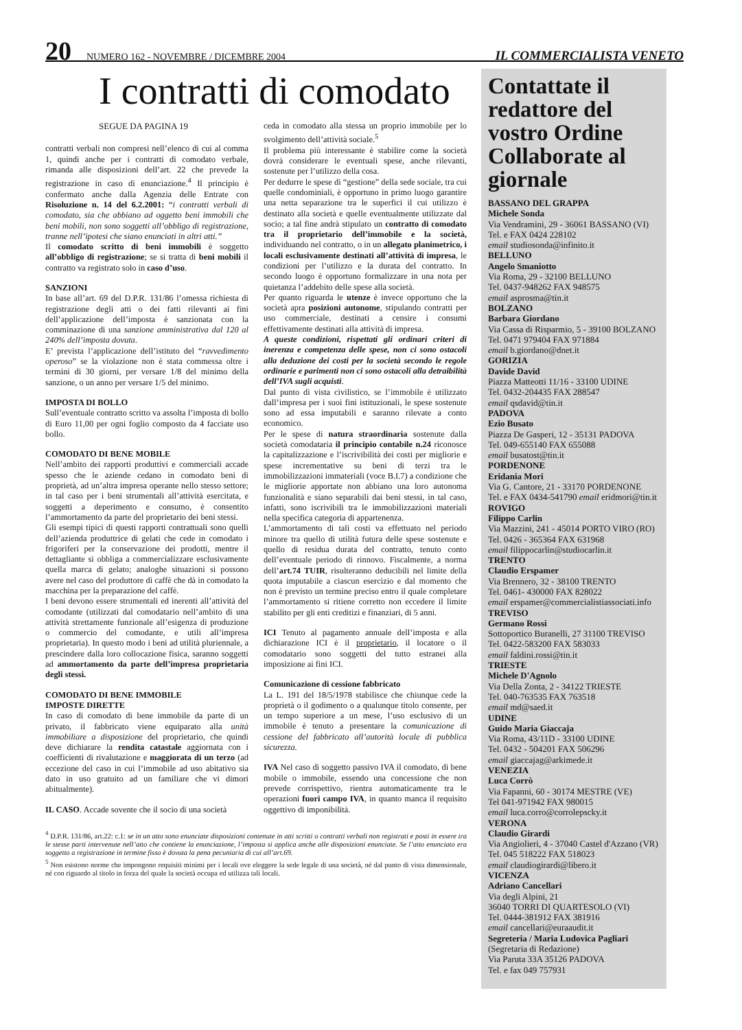20 NUMERO 162 - NOVEMBRE / DICEMBRE 2004 IL COMMERCIALISTA VENETO
I contratti di comodato
SEGUE DA PAGINA 19
contratti verbali non compresi nell’elenco di cui al comma 1, quindi anche per i contratti di comodato verbale, rimanda alle disposizioni dell’art. 22 che prevede la registrazione in caso di enunciazione.<sup>4</sup> Il principio è confermato anche dalla Agenzia delle Entrate con Risoluzione n. 14 del 6.2.2001: “i contratti verbali di comodato, sia che abbiano ad oggetto beni immobili che beni mobili, non sono soggetti all’obbligo di registrazione, tranne nell’ipotesi che siano enunciati in altri atti.”
Il comodato scritto di beni immobili è soggetto all’obbligo di registrazione; se si tratta di beni mobili il contratto va registrato solo in caso d’uso.
SANZIONI
In base all’art. 69 del D.P.R. 131/86 l’omessa richiesta di registrazione degli atti o dei fatti rilevanti ai fini dell’applicazione dell’imposta è sanzionata con la comminazione di una sanzione amministrativa dal 120 al 240% dell’imposta dovuta.
E’ prevista l’applicazione dell’istituto del “ravvedimento operoso” se la violazione non è stata commessa oltre i termini di 30 giorni, per versare 1/8 del minimo della sanzione, o un anno per versare 1/5 del minimo.
IMPOSTA DI BOLLO
Sull’eventuale contratto scritto va assolta l’imposta di bollo di Euro 11,00 per ogni foglio composto da 4 facciate uso bollo.
COMODATO DI BENE MOBILE
Nell’ambito dei rapporti produttivi e commerciali accade spesso che le aziende cedano in comodato beni di proprietà, ad un’altra impresa operante nello stesso settore; in tal caso per i beni strumentali all’attività esercitata, e soggetti a deperimento e consumo, è consentito l’ammortamento da parte del proprietario dei beni stessi.
Gli esempi tipici di questi rapporti contrattuali sono quelli dell’azienda produttrice di gelati che cede in comodato i frigoriferi per la conservazione dei prodotti, mentre il dettagliante si obbliga a commercializzare esclusivamente quella marca di gelato; analoghe situazioni si possono avere nel caso del produttore di caffè che dà in comodato la macchina per la preparazione del caffè.
I beni devono essere strumentali ed inerenti all’attività del comodante (utilizzati dal comodatario nell’ambito di una attività strettamente funzionale all’esigenza di produzione o commercio del comodante, e utili all’impresa proprietaria). In questo modo i beni ad utilità pluriennale, a prescindere dalla loro collocazione fisica, saranno soggetti ad ammortamento da parte dell’impresa proprietaria degli stessi.
COMODATO DI BENE IMMOBILE
IMPOSTE DIRETTE
In caso di comodato di bene immobile da parte di un privato, il fabbricato viene equiparato alla unità immobiliare a disposizione del proprietario, che quindi deve dichiarare la rendita catastale aggiornata con i coefficienti di rivalutazione e maggiorata di un terzo (ad eccezione del caso in cui l’immobile ad uso abitativo sia dato in uso gratuito ad un familiare che vi dimori abitualmente).
IL CASO. Accade sovente che il socio di una società
ceda in comodato alla stessa un proprio immobile per lo svolgimento dell’attività sociale.<sup>5</sup>
Il problema più interessante è stabilire come la società dovrà considerare le eventuali spese, anche rilevanti, sostenute per l’utilizzo della cosa.
Per dedurre le spese di “gestione” della sede sociale, tra cui quelle condominiali, è opportuno in primo luogo garantire una netta separazione tra le superfici il cui utilizzo è destinato alla società e quelle eventualmente utilizzate dal socio; a tal fine andrà stipulato un contratto di comodato tra il proprietario dell’immobile e la società, individuando nel contratto, o in un allegato planimetrico, i locali esclusivamente destinati all’attività di impresa, le condizioni per l’utilizzo e la durata del contratto. In secondo luogo è opportuno formalizzare in una nota per quietanza l’addebito delle spese alla società.
Per quanto riguarda le utenze è invece opportuno che la società apra posizioni autonome, stipulando contratti per uso commerciale, destinati a censire i consumi effettivamente destinati alla attività di impresa.
A queste condizioni, rispettati gli ordinari criteri di inerenza e competenza delle spese, non ci sono ostacoli alla deduzione dei costi per la società secondo le regole ordinarie e parimenti non ci sono ostacoli alla detraibilità dell’IVA sugli acquisti.
Dal punto di vista civilistico, se l’immobile è utilizzato dall’impresa per i suoi fini istituzionali, le spese sostenute sono ad essa imputabili e saranno rilevate a conto economico.
Per le spese di natura straordinaria sostenute dalla società comodataria il principio contabile n.24 riconosce la capitalizzazione e l’iscrivibilità dei costi per migliorie e spese incrementative su beni di terzi tra le immobilizzazioni immateriali (voce B.I.7) a condizione che le migliorie apportate non abbiano una loro autonoma funzionalità e siano separabili dai beni stessi, in tal caso, infatti, sono iscrivibili tra le immobilizzazioni materiali nella specifica categoria di appartenenza.
L’ammortamento di tali costi va effettuato nel periodo minore tra quello di utilità futura delle spese sostenute e quello di residua durata del contratto, tenuto conto dell’eventuale periodo di rinnovo. Fiscalmente, a norma dell’art.74 TUIR, risulteranno deducibili nel limite della quota imputabile a ciascun esercizio e dal momento che non è previsto un termine preciso entro il quale completare l’ammortamento si ritiene corretto non eccedere il limite stabilito per gli enti creditizi e finanziari, di 5 anni.
ICI Tenuto al pagamento annuale dell’imposta e alla dichiarazione ICI è il proprietario, il locatore o il comodatario sono soggetti del tutto estranei alla imposizione ai fini ICI.
Comunicazione di cessione fabbricato
La L. 191 del 18/5/1978 stabilisce che chiunque cede la proprietà o il godimento o a qualunque titolo consente, per un tempo superiore a un mese, l’uso esclusivo di un immobile è tenuto a presentare la comunicazione di cessione del fabbricato all’autorità locale di pubblica sicurezza.
IVA Nel caso di soggetto passivo IVA il comodato, di bene mobile o immobile, essendo una concessione che non prevede corrispettivo, rientra automaticamente tra le operazioni fuori campo IVA, in quanto manca il requisito oggettivo di imponibilità.
<sup>4</sup> D.P.R. 131/86, art.22: c.1: se in un atto sono enunciate disposizioni contenute in atti scritti o contratti verbali non registrati e posti in essere tra le stesse parti intervenute nell’atto che contiene la enunciazione, l’imposta si applica anche alle disposizioni enunciate. Se l’atto enunciato era soggetto a registrazione in termine fisso è dovuta la pena pecuniaria di cui all’art.69.
<sup>5</sup> Non esistono norme che impongono requisiti minimi per i locali ove eleggere la sede legale di una società, né dal punto di vista dimensionale, né con riguardo al titolo in forza del quale la società occupa ed utilizza tali locali.
Contattate il redattore del vostro Ordine Collaborate al giornale
BASSANO DEL GRAPPA
Michele Sonda
Via Vendramini, 29 - 36061 BASSANO (VI)
Tel. e FAX 0424 228102
email studiosonda@infinito.it
BELLUNO
Angelo Smaniotto
Via Roma, 29 - 32100 BELLUNO
Tel. 0437-948262 FAX 948575
email asprosma@tin.it
BOLZANO
Barbara Giordano
Via Cassa di Risparmio, 5 - 39100 BOLZANO
Tel. 0471 979404 FAX 971884
email b.giordano@dnet.it
GORIZIA
Davide David
Piazza Matteotti 11/16 - 33100 UDINE
Tel. 0432-204435 FAX 288547
email qsdavid@tin.it
PADOVA
Ezio Busato
Piazza De Gasperi, 12 - 35131 PADOVA
Tel. 049-655140 FAX 655088
email busatost@tin.it
PORDENONE
Eridania Mori
Via G. Cantore, 21 - 33170 PORDENONE
Tel. e FAX 0434-541790 email eridmori@tin.it
ROVIGO
Filippo Carlin
Via Mazzini, 241 - 45014 PORTO VIRO (RO)
Tel. 0426 - 365364 FAX 631968
email filippocarlin@studiocarlin.it
TRENTO
Claudio Erspamer
Via Brennero, 32 - 38100 TRENTO
Tel. 0461- 430000 FAX 828022
email erspamer@commercialistiassociati.info
TREVISO
Germano Rossi
Sottoportico Buranelli, 27 31100 TREVISO
Tel. 0422-583200 FAX 583033
email faldini.rossi@tin.it
TRIESTE
Michele D'Agnolo
Via Della Zonta, 2 - 34122 TRIESTE
Tel. 040-763535 FAX 763518
email md@saed.it
UDINE
Guido Maria Giaccaja
Via Roma, 43/11D - 33100 UDINE
Tel. 0432 - 504201 FAX 506296
email giaccajag@arkimede.it
VENEZIA
Luca Corrò
Via Fapanni, 60 - 30174 MESTRE (VE)
Tel 041-971942 FAX 980015
email luca.corro@corrolepscky.it
VERONA
Claudio Girardi
Via Angiolieri, 4 - 37040 Castel d'Azzano (VR)
Tel. 045 518222 FAX 518023
email claudiogirardi@libero.it
VICENZA
Adriano Cancellari
Via degli Alpini, 21
36040 TORRI DI QUARTESOLO (VI)
Tel. 0444-381912 FAX 381916
email cancellari@euraaudit.it
Segreteria / Maria Ludovica Pagliari
(Segretaria di Redazione)
Via Paruta 33A 35126 PADOVA
Tel. e fax 049 757931